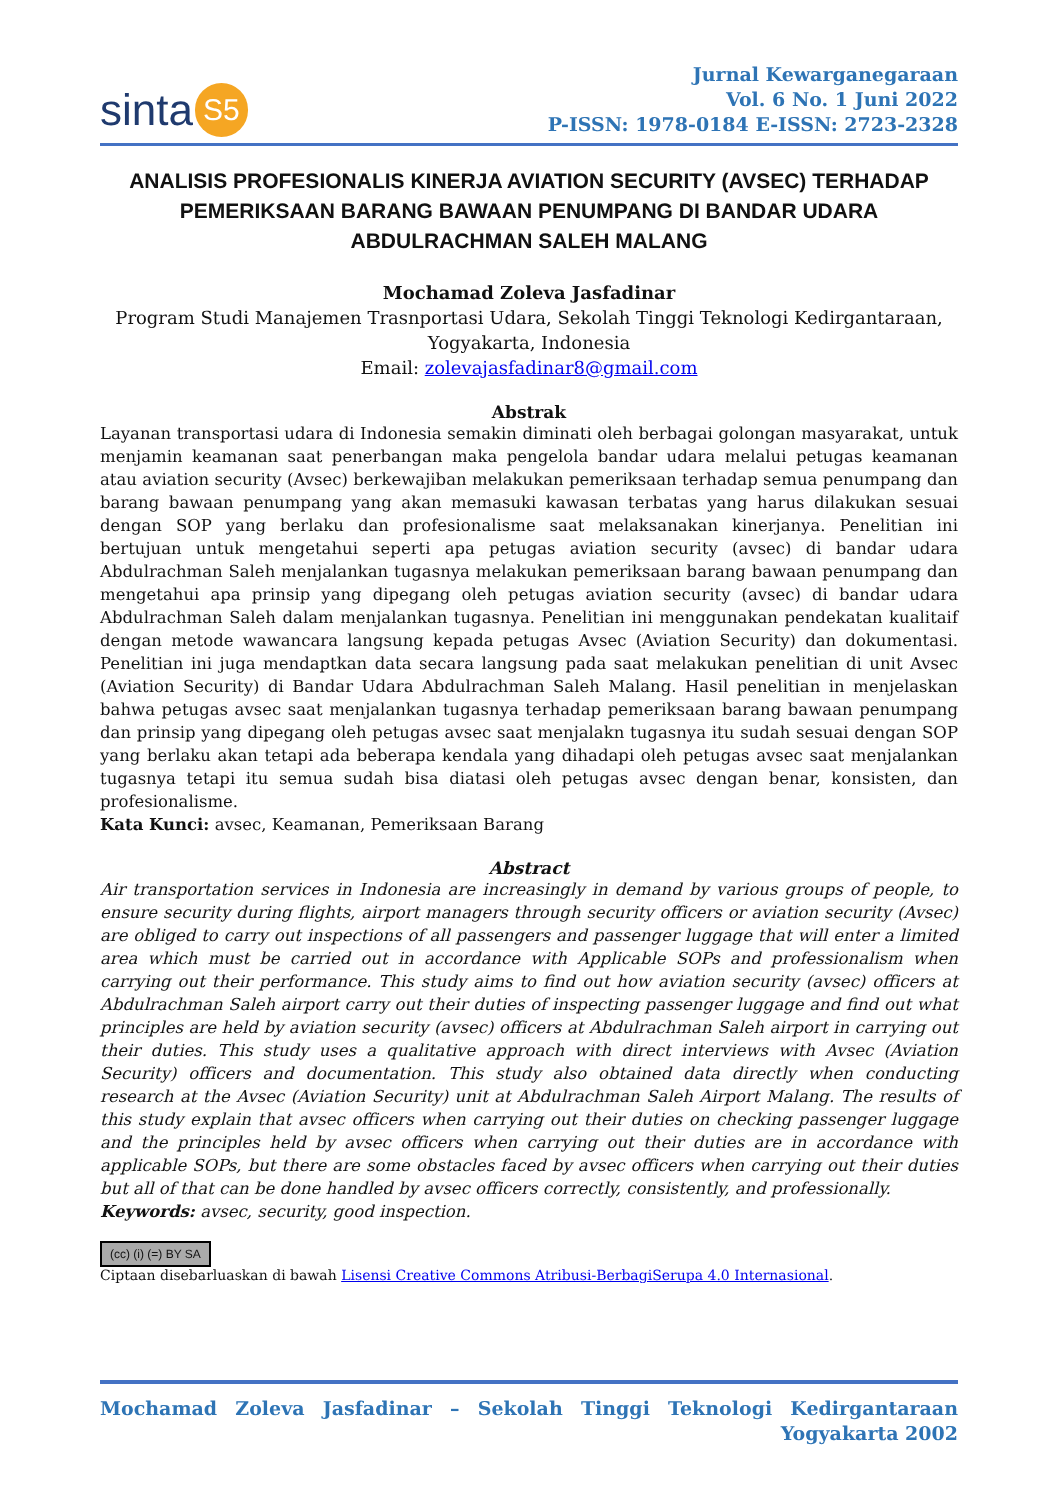sinta S5
Jurnal Kewarganegaraan
Vol. 6 No. 1 Juni 2022
P-ISSN: 1978-0184 E-ISSN: 2723-2328
ANALISIS PROFESIONALIS KINERJA AVIATION SECURITY (AVSEC) TERHADAP PEMERIKSAAN BARANG BAWAAN PENUMPANG DI BANDAR UDARA ABDULRACHMAN SALEH MALANG
Mochamad Zoleva Jasfadinar
Program Studi Manajemen Trasnportasi Udara, Sekolah Tinggi Teknologi Kedirgantaraan, Yogyakarta, Indonesia
Email: zolevajasfadinar8@gmail.com
Abstrak
Layanan transportasi udara di Indonesia semakin diminati oleh berbagai golongan masyarakat, untuk menjamin keamanan saat penerbangan maka pengelola bandar udara melalui petugas keamanan atau aviation security (Avsec) berkewajiban melakukan pemeriksaan terhadap semua penumpang dan barang bawaan penumpang yang akan memasuki kawasan terbatas yang harus dilakukan sesuai dengan SOP yang berlaku dan profesionalisme saat melaksanakan kinerjanya. Penelitian ini bertujuan untuk mengetahui seperti apa petugas aviation security (avsec) di bandar udara Abdulrachman Saleh menjalankan tugasnya melakukan pemeriksaan barang bawaan penumpang dan mengetahui apa prinsip yang dipegang oleh petugas aviation security (avsec) di bandar udara Abdulrachman Saleh dalam menjalankan tugasnya. Penelitian ini menggunakan pendekatan kualitaif dengan metode wawancara langsung kepada petugas Avsec (Aviation Security) dan dokumentasi. Penelitian ini juga mendaptkan data secara langsung pada saat melakukan penelitian di unit Avsec (Aviation Security) di Bandar Udara Abdulrachman Saleh Malang. Hasil penelitian in menjelaskan bahwa petugas avsec saat menjalankan tugasnya terhadap pemeriksaan barang bawaan penumpang dan prinsip yang dipegang oleh petugas avsec saat menjalakn tugasnya itu sudah sesuai dengan SOP yang berlaku akan tetapi ada beberapa kendala yang dihadapi oleh petugas avsec saat menjalankan tugasnya tetapi itu semua sudah bisa diatasi oleh petugas avsec dengan benar, konsisten, dan profesionalisme.
Kata Kunci: avsec, Keamanan, Pemeriksaan Barang
Abstract
Air transportation services in Indonesia are increasingly in demand by various groups of people, to ensure security during flights, airport managers through security officers or aviation security (Avsec) are obliged to carry out inspections of all passengers and passenger luggage that will enter a limited area which must be carried out in accordance with Applicable SOPs and professionalism when carrying out their performance. This study aims to find out how aviation security (avsec) officers at Abdulrachman Saleh airport carry out their duties of inspecting passenger luggage and find out what principles are held by aviation security (avsec) officers at Abdulrachman Saleh airport in carrying out their duties. This study uses a qualitative approach with direct interviews with Avsec (Aviation Security) officers and documentation. This study also obtained data directly when conducting research at the Avsec (Aviation Security) unit at Abdulrachman Saleh Airport Malang. The results of this study explain that avsec officers when carrying out their duties on checking passenger luggage and the principles held by avsec officers when carrying out their duties are in accordance with applicable SOPs, but there are some obstacles faced by avsec officers when carrying out their duties but all of that can be done handled by avsec officers correctly, consistently, and professionally.
Keywords: avsec, security, good inspection.
(cc) (i) (=) BY SA
Ciptaan disebarluaskan di bawah Lisensi Creative Commons Atribusi-BerbagiSerupa 4.0 Internasional.
Mochamad Zoleva Jasfadinar – Sekolah Tinggi Teknologi Kedirgantaraan Yogyakarta 2002